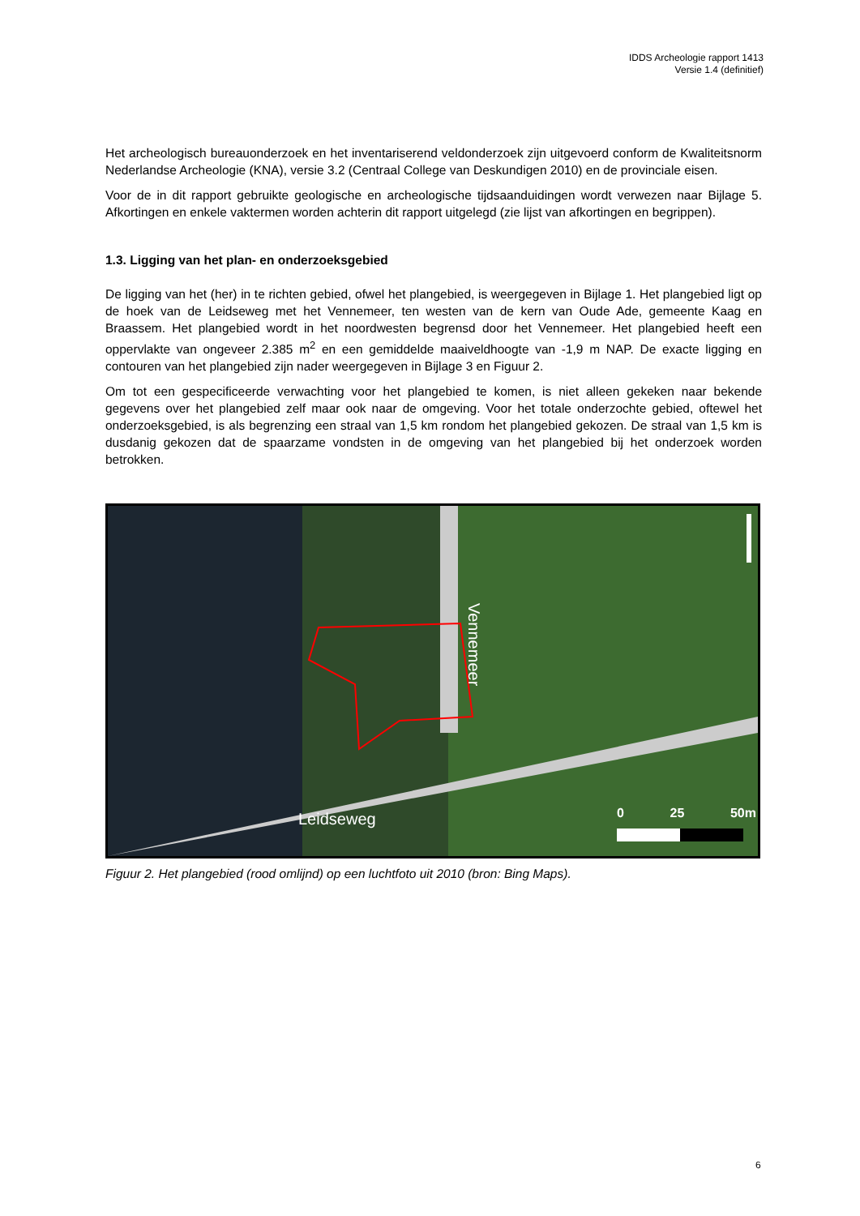IDDS Archeologie rapport 1413
Versie 1.4 (definitief)
Het archeologisch bureauonderzoek en het inventariserend veldonderzoek zijn uitgevoerd conform de Kwaliteitsnorm Nederlandse Archeologie (KNA), versie 3.2 (Centraal College van Deskundigen 2010) en de provinciale eisen.
Voor de in dit rapport gebruikte geologische en archeologische tijdsaanduidingen wordt verwezen naar Bijlage 5. Afkortingen en enkele vaktermen worden achterin dit rapport uitgelegd (zie lijst van afkortingen en begrippen).
1.3. Ligging van het plan- en onderzoeksgebied
De ligging van het (her) in te richten gebied, ofwel het plangebied, is weergegeven in Bijlage 1. Het plangebied ligt op de hoek van de Leidseweg met het Vennemeer, ten westen van de kern van Oude Ade, gemeente Kaag en Braassem. Het plangebied wordt in het noordwesten begrensd door het Vennemeer. Het plangebied heeft een oppervlakte van ongeveer 2.385 m<sup>2</sup> en een gemiddelde maaiveldhoogte van -1,9 m NAP. De exacte ligging en contouren van het plangebied zijn nader weergegeven in Bijlage 3 en Figuur 2.
Om tot een gespecificeerde verwachting voor het plangebied te komen, is niet alleen gekeken naar bekende gegevens over het plangebied zelf maar ook naar de omgeving. Voor het totale onderzochte gebied, oftewel het onderzoeksgebied, is als begrenzing een straal van 1,5 km rondom het plangebied gekozen. De straal van 1,5 km is dusdanig gekozen dat de spaarzame vondsten in de omgeving van het plangebied bij het onderzoek worden betrokken.
Vennemeer
Leidseweg 0 25 50m
Figuur 2. Het plangebied (rood omlijnd) op een luchtfoto uit 2010 (bron: Bing Maps).
6